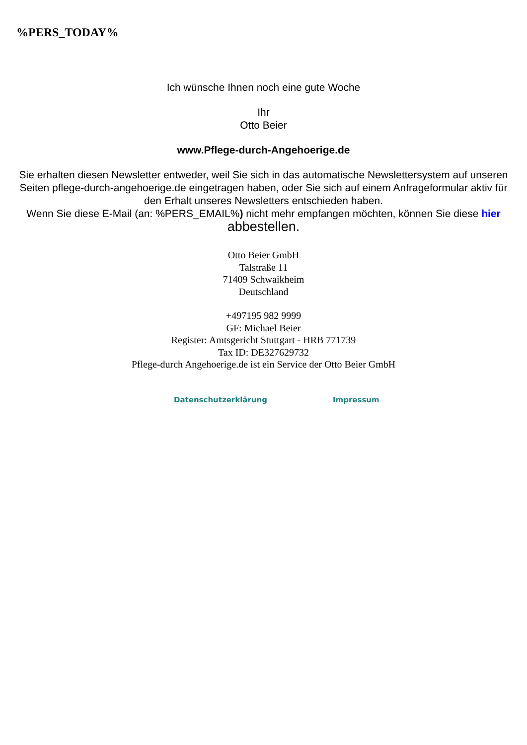%PERS_TODAY%
Ich wünsche Ihnen noch eine gute Woche
Ihr
Otto Beier
www.Pflege-durch-Angehoerige.de
Sie erhalten diesen Newsletter entweder, weil Sie sich in das automatische Newslettersystem auf unseren Seiten pflege-durch-angehoerige.de eingetragen haben, oder Sie sich auf einem Anfrageformular aktiv für den Erhalt unseres Newsletters entschieden haben.
Wenn Sie diese E-Mail (an: %PERS_EMAIL%) nicht mehr empfangen möchten, können Sie diese hier abbestellen.
Otto Beier GmbH
Talstraße 11
71409 Schwaikheim
Deutschland
+497195 982 9999
GF: Michael Beier
Register: Amtsgericht Stuttgart - HRB 771739
Tax ID: DE327629732
Pflege-durch Angehoerige.de ist ein Service der Otto Beier GmbH
Datenschutzerklärung Impressum